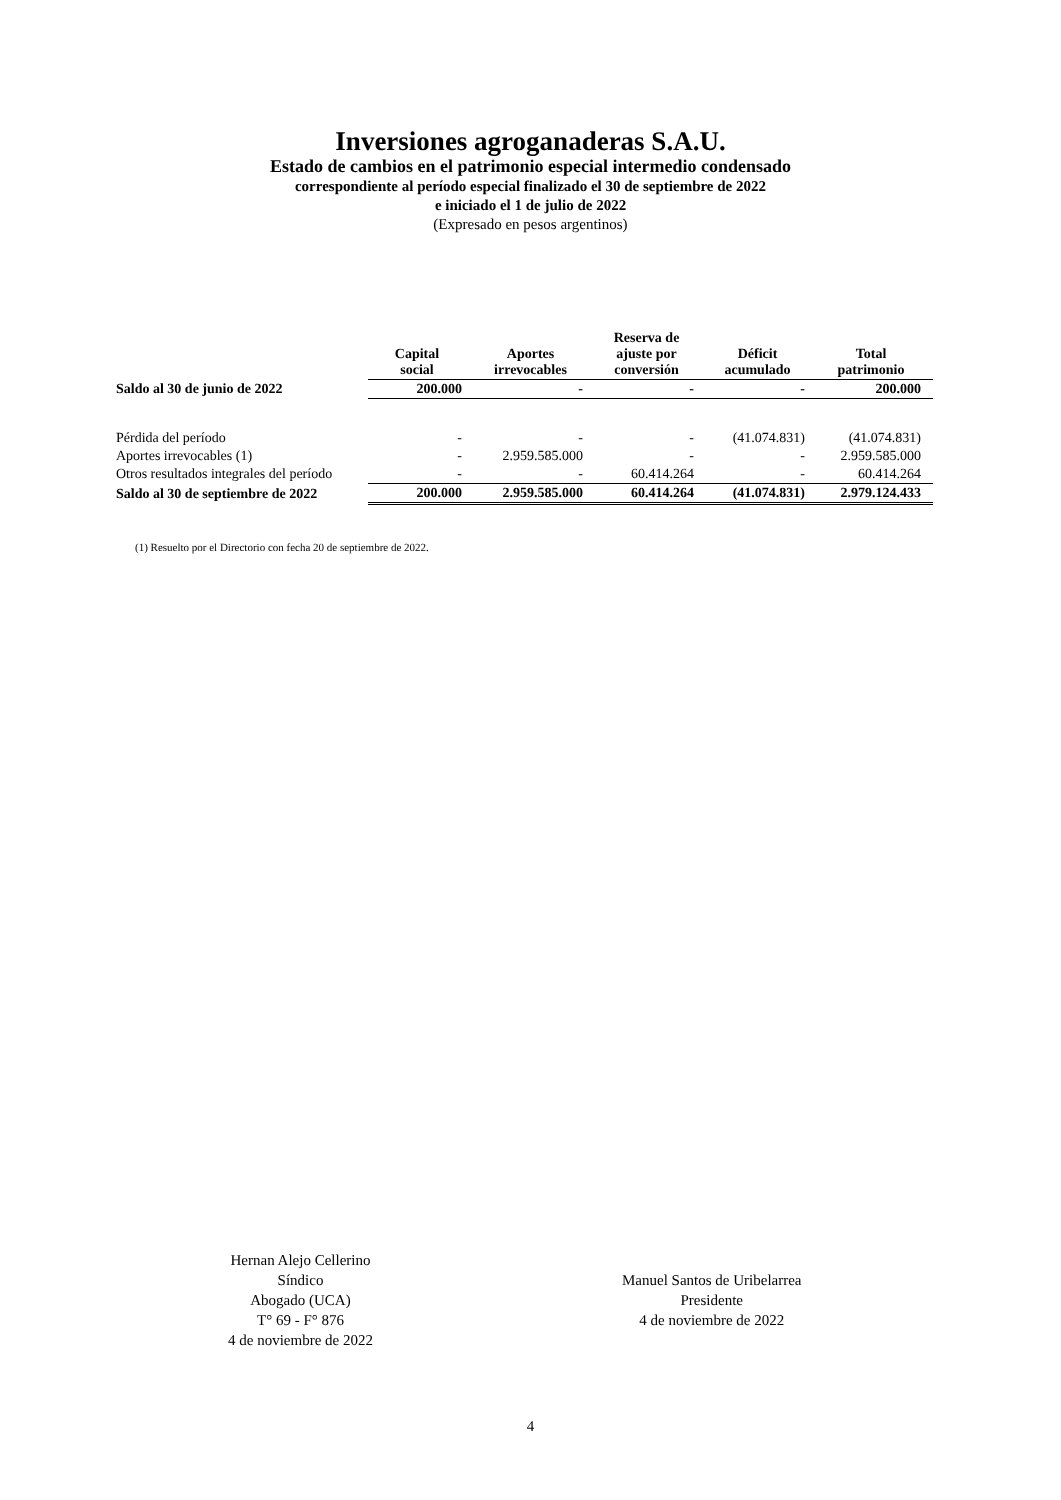Inversiones agroganaderas S.A.U.
Estado de cambios en el patrimonio especial intermedio condensado
correspondiente al período especial finalizado el 30 de septiembre de 2022
e iniciado el 1 de julio de 2022
(Expresado en pesos argentinos)
| | Capital social | Aportes irrevocables | Reserva de ajuste por conversión | Déficit acumulado | Total patrimonio |
| --- | --- | --- | --- | --- | --- |
| Saldo al 30 de junio de 2022 | 200.000 | - | - | - | 200.000 |
| Pérdida del período | - | - | - | (41.074.831) | (41.074.831) |
| Aportes irrevocables (1) | - | 2.959.585.000 | - | - | 2.959.585.000 |
| Otros resultados integrales del período | - | - | 60.414.264 | - | 60.414.264 |
| Saldo al 30 de septiembre de 2022 | 200.000 | 2.959.585.000 | 60.414.264 | (41.074.831) | 2.979.124.433 |
(1) Resuelto por el Directorio con fecha 20 de septiembre de 2022.
Hernan Alejo Cellerino
Síndico
Abogado (UCA)
T° 69 - F° 876
4 de noviembre de 2022
Manuel Santos de Uribelarrea
Presidente
4 de noviembre de 2022
4